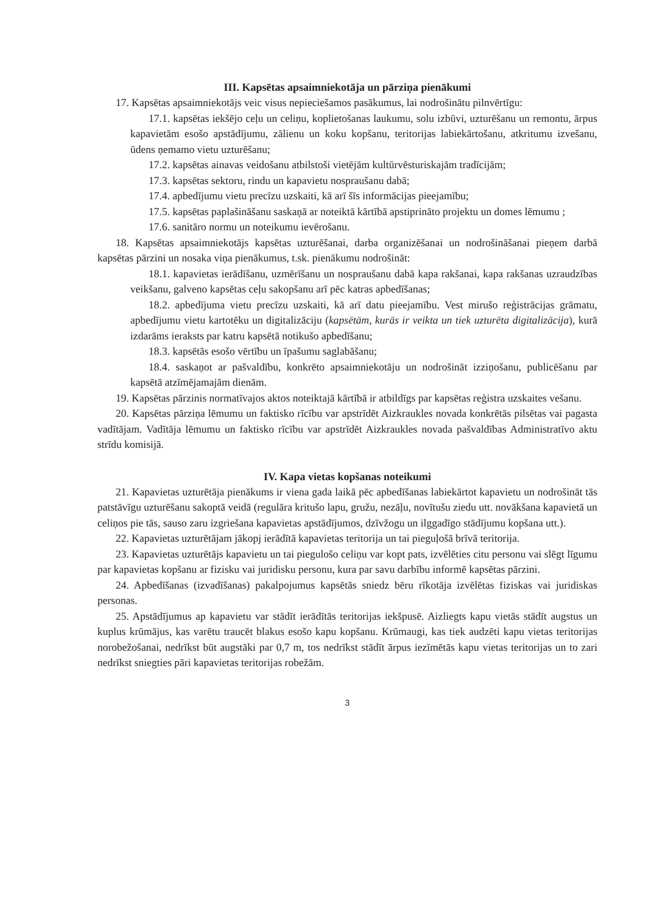III. Kapsētas apsaimniekotāja un pārziņa pienākumi
17. Kapsētas apsaimniekotājs veic visus nepieciešamos pasākumus, lai nodrošinātu pilnvērtīgu:
17.1. kapsētas iekšējo ceļu un celiņu, koplietošanas laukumu, solu izbūvi, uzturēšanu un remontu, ārpus kapavietām esošo apstādījumu, zālienu un koku kopšanu, teritorijas labiekārtošanu, atkritumu izvešanu, ūdens ņemamo vietu uzturēšanu;
17.2. kapsētas ainavas veidošanu atbilstoši vietējām kultūrvēsturiskajām tradīcijām;
17.3. kapsētas sektoru, rindu un kapavietu nospraušanu dabā;
17.4. apbedījumu vietu precīzu uzskaiti, kā arī šīs informācijas pieejamību;
17.5. kapsētas paplašināšanu saskaņā ar noteiktā kārtībā apstiprināto projektu un domes lēmumu ;
17.6. sanitāro normu un noteikumu ievērošanu.
18. Kapsētas apsaimniekotājs kapsētas uzturēšanai, darba organizēšanai un nodrošināšanai pieņem darbā kapsētas pārzini un nosaka viņa pienākumus, t.sk. pienākumu nodrošināt:
18.1. kapavietas ierādīšanu, uzmērīšanu un nospraušanu dabā kapa rakšanai, kapa rakšanas uzraudzības veikšanu, galveno kapsētas ceļu sakopšanu arī pēc katras apbedīšanas;
18.2. apbedījuma vietu precīzu uzskaiti, kā arī datu pieejamību. Vest mirušo reģistrācijas grāmatu, apbedījumu vietu kartotēku un digitalizāciju (kapsētām, kurās ir veikta un tiek uzturēta digitalizācija), kurā izdarāms ieraksts par katru kapsētā notikušo apbedīšanu;
18.3. kapsētās esošo vērtību un īpašumu saglabāšanu;
18.4. saskaņot ar pašvaldību, konkrēto apsaimniekotāju un nodrošināt izziņošanu, publicēšanu par kapsētā atzīmējamajām dienām.
19. Kapsētas pārzinis normatīvajos aktos noteiktajā kārtībā ir atbildīgs par kapsētas reģistra uzskaites vešanu.
20. Kapsētas pārziņa lēmumu un faktisko rīcību var apstrīdēt Aizkraukles novada konkrētās pilsētas vai pagasta vadītājam. Vadītāja lēmumu un faktisko rīcību var apstrīdēt Aizkraukles novada pašvaldības Administratīvo aktu strīdu komisijā.
IV. Kapa vietas kopšanas noteikumi
21. Kapavietas uzturētāja pienākums ir viena gada laikā pēc apbedīšanas labiekārtot kapavietu un nodrošināt tās patstāvīgu uzturēšanu sakoptā veidā (regulāra kritušo lapu, gružu, nezāļu, novītušu ziedu utt. novākšana kapavietā un celiņos pie tās, sauso zaru izgriešana kapavietas apstādījumos, dzīvžogu un ilggadīgo stādījumu kopšana utt.).
22. Kapavietas uzturētājam jākopj ierādītā kapavietas teritorija un tai pieguļošā brīvā teritorija.
23. Kapavietas uzturētājs kapavietu un tai piegulošo celiņu var kopt pats, izvēlēties citu personu vai slēgt līgumu par kapavietas kopšanu ar fizisku vai juridisku personu, kura par savu darbību informē kapsētas pārzini.
24. Apbedīšanas (izvadīšanas) pakalpojumus kapsētās sniedz bēru rīkotāja izvēlētas fiziskas vai juridiskas personas.
25. Apstādījumus ap kapavietu var stādīt ierādītās teritorijas iekšpusē. Aizliegts kapu vietās stādīt augstus un kuplus krūmājus, kas varētu traucēt blakus esošo kapu kopšanu. Krūmaugi, kas tiek audzēti kapu vietas teritorijas norobežošanai, nedrīkst būt augstāki par 0,7 m, tos nedrīkst stādīt ārpus iezīmētās kapu vietas teritorijas un to zari nedrīkst sniegties pāri kapavietas teritorijas robežām.
3